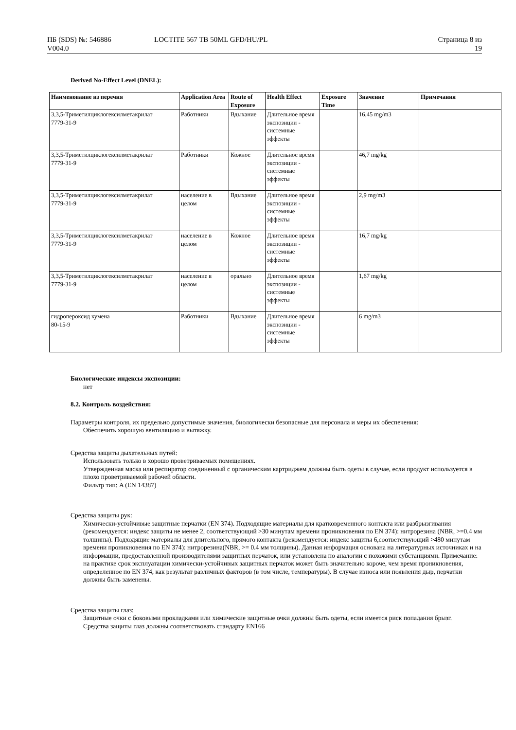ПБ (SDS) №: 546886
V004.0
LOCTITE 567 TB 50ML GFD/HU/PL Страница 8 из
19
Derived No-Effect Level (DNEL):
| Наименование из перечня | Application Area | Route of Exposure | Health Effect | Exposure Time | Значение | Примечания |
| --- | --- | --- | --- | --- | --- | --- |
| 3,3,5-Триметилциклогексилметакрилат 7779-31-9 | Работники | Вдыхание | Длительное время экспозиции - системные эффекты | | 16,45 mg/m3 | |
| 3,3,5-Триметилциклогексилметакрилат 7779-31-9 | Работники | Кожное | Длительное время экспозиции - системные эффекты | | 46,7 mg/kg | |
| 3,3,5-Триметилциклогексилметакрилат 7779-31-9 | население в целом | Вдыхание | Длительное время экспозиции - системные эффекты | | 2,9 mg/m3 | |
| 3,3,5-Триметилциклогексилметакрилат 7779-31-9 | население в целом | Кожное | Длительное время экспозиции - системные эффекты | | 16,7 mg/kg | |
| 3,3,5-Триметилциклогексилметакрилат 7779-31-9 | население в целом | орально | Длительное время экспозиции - системные эффекты | | 1,67 mg/kg | |
| гидропероксид кумена 80-15-9 | Работники | Вдыхание | Длительное время экспозиции - системные эффекты | | 6 mg/m3 | |
Биологические индексы экспозиции:
нет
8.2. Контроль воздействия:
Параметры контроля, их предельно допустимые значения, биологически безопасные для персонала и меры их обеспечения:
Обеспечить хорошую вентиляцию и вытяжку.
Средства защиты дыхательных путей:
Использовать только в хорошо проветриваемых помещениях.
Утвержденная маска или респиратор соединенный с органическим картриджем должны быть одеты в случае, если продукт используется в плохо проветриваемой рабочей области.
Фильтр тип: A (EN 14387)
Средства защиты рук:
Химически-устойчивые защитные перчатки (EN 374). Подходящие материалы для кратковременного контакта или разбрызгивания (рекомендуется: индекс защиты не менее 2, соответствующий >30 минутам времени проникновения по EN 374): нитрорезина (NBR, >=0.4 мм толщины). Подходящие материалы для длительного, прямого контакта (рекомендуется: индекс защиты 6,соответствующий >480 минутам времени проникновения по EN 374): нитрорезина(NBR, >= 0.4 мм толщины). Данная информация основана на литературных источниках и на информации, предоставленной производителями защитных перчаток, или установлена по аналогии с похожими субстанциями. Примечание: на практике срок эксплуатации химически-устойчивых защитных перчаток может быть значительно короче, чем время проникновения, определенное по EN 374, как результат различных факторов (в том числе, температуры). В случае износа или появления дыр, перчатки должны быть заменены.
Средства защиты глаз:
Защитные очки с боковыми прокладками или химические защитные очки должны быть одеты, если имеется риск попадания брызг.
Средства защиты глаз должны соответствовать стандарту EN166